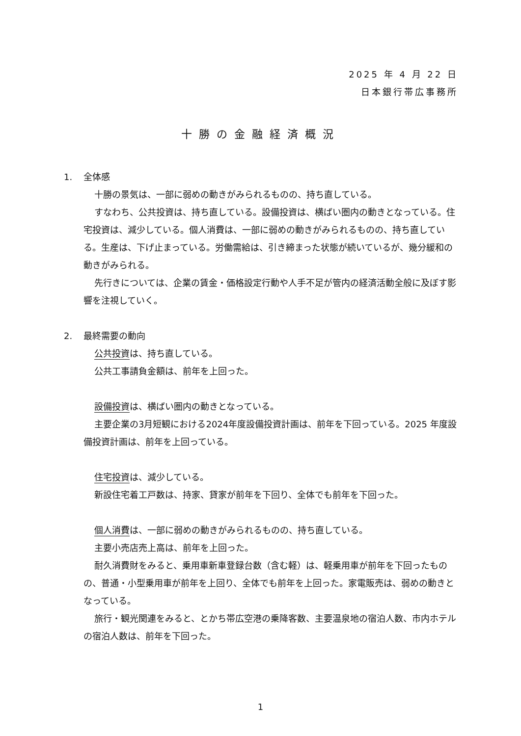2025 年 4 月 22 日
日本銀行帯広事務所
十勝の金融経済概況
1. 全体感
十勝の景気は、一部に弱めの動きがみられるものの、持ち直している。
すなわち、公共投資は、持ち直している。設備投資は、横ばい圏内の動きとなっている。住宅投資は、減少している。個人消費は、一部に弱めの動きがみられるものの、持ち直している。生産は、下げ止まっている。労働需給は、引き締まった状態が続いているが、幾分緩和の動きがみられる。
先行きについては、企業の賃金・価格設定行動や人手不足が管内の経済活動全般に及ぼす影響を注視していく。
2. 最終需要の動向
公共投資は、持ち直している。
公共工事請負金額は、前年を上回った。
設備投資は、横ばい圏内の動きとなっている。
主要企業の3月短観における2024年度設備投資計画は、前年を下回っている。2025 年度設備投資計画は、前年を上回っている。
住宅投資は、減少している。
新設住宅着工戸数は、持家、貸家が前年を下回り、全体でも前年を下回った。
個人消費は、一部に弱めの動きがみられるものの、持ち直している。
主要小売店売上高は、前年を上回った。
耐久消費財をみると、乗用車新車登録台数（含む軽）は、軽乗用車が前年を下回ったものの、普通・小型乗用車が前年を上回り、全体でも前年を上回った。家電販売は、弱めの動きとなっている。
旅行・観光関連をみると、とかち帯広空港の乗降客数、主要温泉地の宿泊人数、市内ホテルの宿泊人数は、前年を下回った。
1